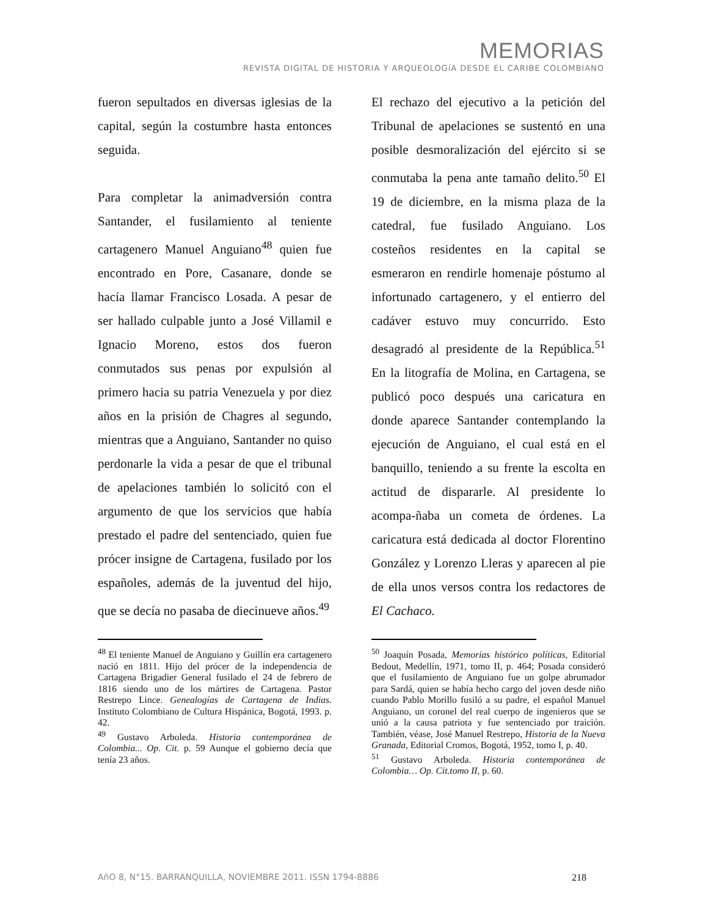MEMORIAS
REVISTA DIGITAL DE HISTORIA Y ARQUEOLOGíA DESDE EL CARIBE COLOMBIANO
fueron sepultados en diversas iglesias de la capital, según la costumbre hasta entonces seguida.
Para completar la animadversión contra Santander, el fusilamiento al teniente cartagenero Manuel Anguiano<sup>48</sup> quien fue encontrado en Pore, Casanare, donde se hacía llamar Francisco Losada. A pesar de ser hallado culpable junto a José Villamil e Ignacio Moreno, estos dos fueron conmutados sus penas por expulsión al primero hacia su patria Venezuela y por diez años en la prisión de Chagres al segundo, mientras que a Anguiano, Santander no quiso perdonarle la vida a pesar de que el tribunal de apelaciones también lo solicitó con el argumento de que los servicios que había prestado el padre del sentenciado, quien fue prócer insigne de Cartagena, fusilado por los españoles, además de la juventud del hijo, que se decía no pasaba de diecinueve años.<sup>49</sup>
<sup>48</sup> El teniente Manuel de Anguiano y Guillín era cartagenero nació en 1811. Hijo del prócer de la independencia de Cartagena Brigadier General fusilado el 24 de febrero de 1816 siendo uno de los mártires de Cartagena. Pastor Restrepo Lince. Genealogías de Cartagena de Indias. Instituto Colombiano de Cultura Hispánica, Bogotá, 1993. p. 42.
<sup>49</sup> Gustavo Arboleda. Historia contemporánea de Colombia... Op. Cit. p. 59 Aunque el gobierno decía que tenía 23 años.
El rechazo del ejecutivo a la petición del Tribunal de apelaciones se sustentó en una posible desmoralización del ejército si se conmutaba la pena ante tamaño delito.<sup>50</sup> El 19 de diciembre, en la misma plaza de la catedral, fue fusilado Anguiano. Los costeños residentes en la capital se esmeraron en rendirle homenaje póstumo al infortunado cartagenero, y el entierro del cadáver estuvo muy concurrido. Esto desagradó al presidente de la República.<sup>51</sup> En la litografía de Molina, en Cartagena, se publicó poco después una caricatura en donde aparece Santander contemplando la ejecución de Anguiano, el cual está en el banquillo, teniendo a su frente la escolta en actitud de dispararle. Al presidente lo acompa-ñaba un cometa de órdenes. La caricatura está dedicada al doctor Florentino González y Lorenzo Lleras y aparecen al pie de ella unos versos contra los redactores de El Cachaco.
<sup>50</sup> Joaquín Posada, Memorias histórico políticas, Editorial Bedout, Medellín, 1971, tomo II, p. 464; Posada consideró que el fusilamiento de Anguiano fue un golpe abrumador para Sardá, quien se había hecho cargo del joven desde niño cuando Pablo Morillo fusiló a su padre, el español Manuel Anguiano, un coronel del real cuerpo de ingenieros que se unió a la causa patriota y fue sentenciado por traición. También, véase, José Manuel Restrepo, Historia de la Nueva Granada, Editorial Cromos, Bogotá, 1952, tomo I, p. 40.
<sup>51</sup> Gustavo Arboleda. Historia contemporánea de Colombia… Op. Cit.tomo II, p. 60.
AñO 8, N°15. BARRANQUILLA, NOVIEMBRE 2011. ISSN 1794-8886 218